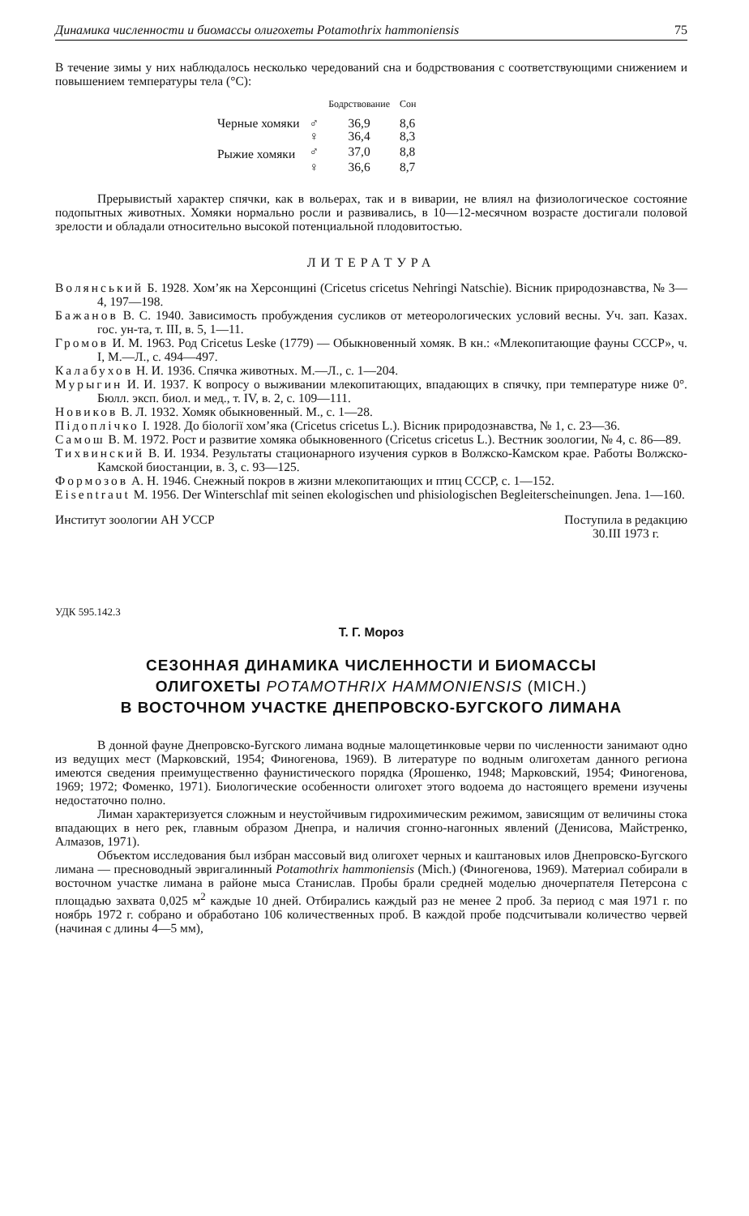Динамика численности и биомассы олигохеты Potamothrix hammoniensis 75
В течение зимы у них наблюдалось несколько чередований сна и бодрствования с соответствующими снижением и повышением температуры тела (°С):
| | | Бодрствование | Сон |
| --- | --- | --- | --- |
| Черные хомяки | ♂ | 36,9 | 8,6 |
| | ♀ | 36,4 | 8,3 |
| Рыжие хомяки | ♂ | 37,0 | 8,8 |
| | ♀ | 36,6 | 8,7 |
Прерывистый характер спячки, как в вольерах, так и в виварии, не влиял на физиологическое состояние подопытных животных. Хомяки нормально росли и развивались, в 10—12-месячном возрасте достигали половой зрелости и обладали относительно высокой потенциальной плодовитостью.
ЛИТЕРАТУРА
Волянський Б. 1928. Хом’як на Херсонщині (Cricetus cricetus Nehringi Natschie). Вісник природознавства, № 3—4, 197—198.
Бажанов В. С. 1940. Зависимость пробуждения сусликов от метеорологических условий весны. Уч. зап. Казах. гос. ун-та, т. III, в. 5, 1—11.
Громов И. М. 1963. Род Cricetus Leske (1779) — Обыкновенный хомяк. В кн.: «Млекопитающие фауны СССР», ч. I, М.—Л., с. 494—497.
Калабухов Н. И. 1936. Спячка животных. М.—Л., с. 1—204.
Мурыгин И. И. 1937. К вопросу о выживании млекопитающих, впадающих в спячку, при температуре ниже 0°. Бюлл. эксп. биол. и мед., т. IV, в. 2, с. 109—111.
Новиков В. Л. 1932. Хомяк обыкновенный. М., с. 1—28.
Підоплічко І. 1928. До біології хом’яка (Cricetus cricetus L.). Вісник природознавства, № 1, с. 23—36.
Самош В. М. 1972. Рост и развитие хомяка обыкновенного (Cricetus cricetus L.). Вестник зоологии, № 4, с. 86—89.
Тихвинский В. И. 1934. Результаты стационарного изучения сурков в Волжско-Камском крае. Работы Волжско-Камской биостанции, в. 3, с. 93—125.
Формозов А. Н. 1946. Снежный покров в жизни млекопитающих и птиц СССР, с. 1—152.
Eisentraut M. 1956. Der Winterschlaf mit seinen ekologischen und phisiologischen Begleiterscheinungen. Jena. 1—160.
Институт зоологии АН УССР Поступила в редакцию
30.III 1973 г.
УДК 595.142.3
Т. Г. Мороз
СЕЗОННАЯ ДИНАМИКА ЧИСЛЕННОСТИ И БИОМАССЫ
ОЛИГОХЕТЫ POTAMOTHRIX HAMMONIENSIS (MICH.)
В ВОСТОЧНОМ УЧАСТКЕ ДНЕПРОВСКО-БУГСКОГО ЛИМАНА
В донной фауне Днепровско-Бугского лимана водные малощетинковые черви по численности занимают одно из ведущих мест (Марковский, 1954; Финогенова, 1969). В литературе по водным олигохетам данного региона имеются сведения преимущественно фаунистического порядка (Ярошенко, 1948; Марковский, 1954; Финогенова, 1969; 1972; Фоменко, 1971). Биологические особенности олигохет этого водоема до настоящего времени изучены недостаточно полно.
Лиман характеризуется сложным и неустойчивым гидрохимическим режимом, зависящим от величины стока впадающих в него рек, главным образом Днепра, и наличия сгонно-нагонных явлений (Денисова, Майстренко, Алмазов, 1971).
Объектом исследования был избран массовый вид олигохет черных и каштановых илов Днепровско-Бугского лимана — пресноводный эвригалинный Potamothrix hammoniensis (Mich.) (Финогенова, 1969). Материал собирали в восточном участке лимана в районе мыса Станислав. Пробы брали средней моделью дночерпателя Петерсона с площадью захвата 0,025 м<sup>2</sup> каждые 10 дней. Отбирались каждый раз не менее 2 проб. За период с мая 1971 г. по ноябрь 1972 г. собрано и обработано 106 количественных проб. В каждой пробе подсчитывали количество червей (начиная с длины 4—5 мм),